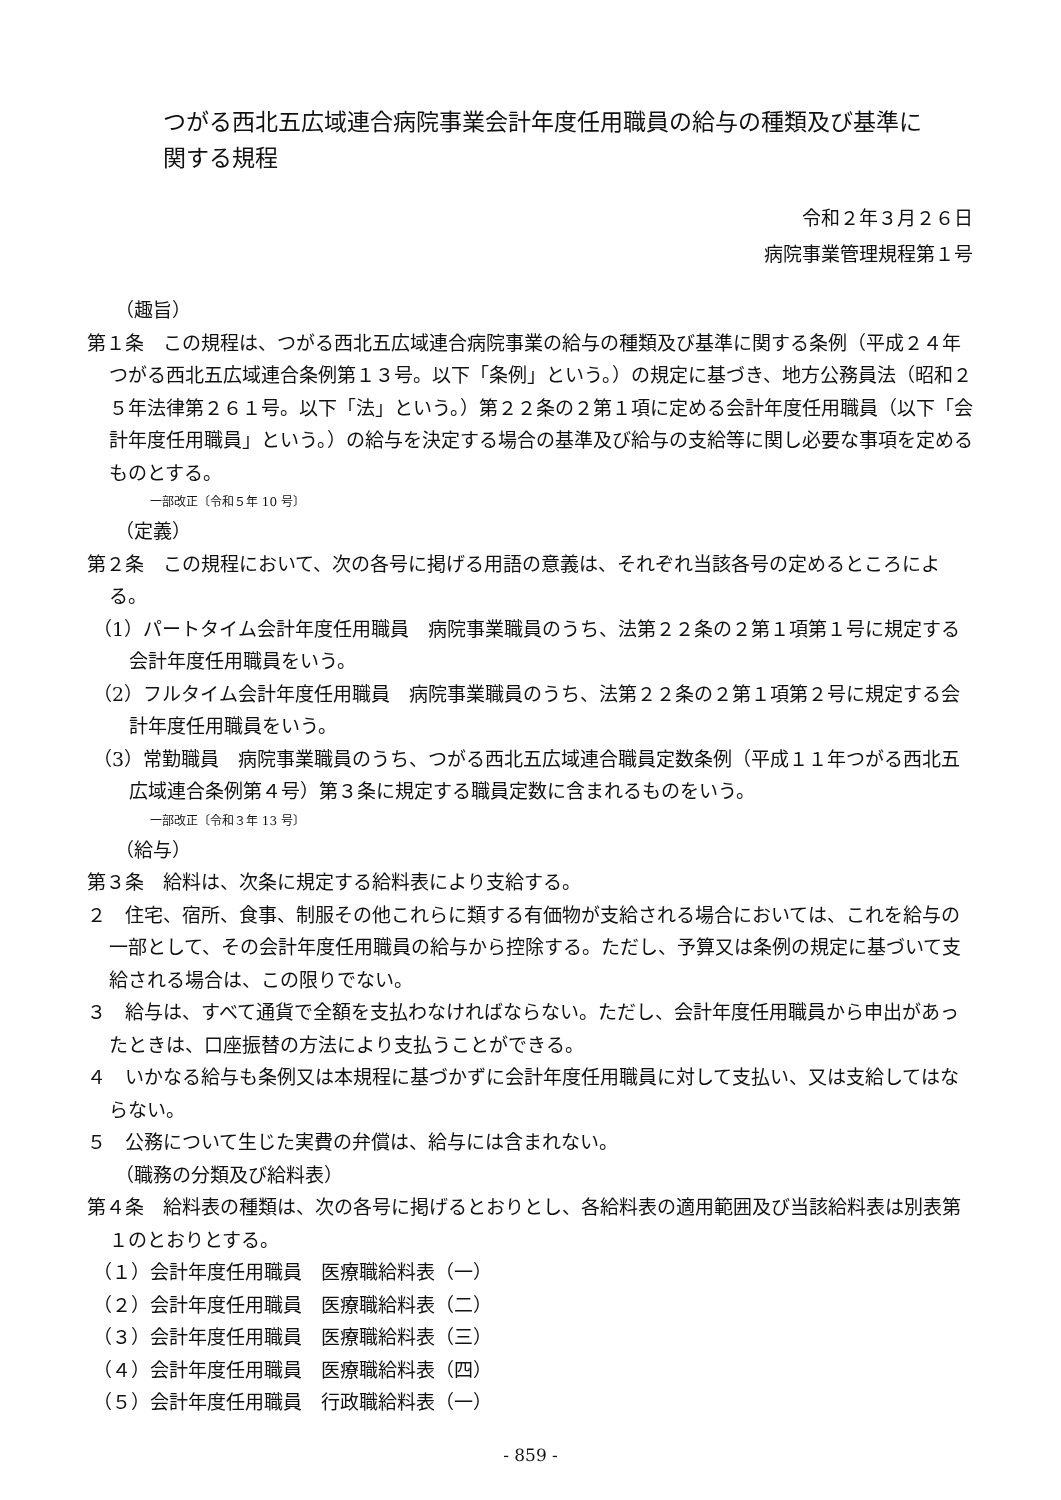つがる西北五広域連合病院事業会計年度任用職員の給与の種類及び基準に関する規程
令和２年３月２６日
病院事業管理規程第１号
（趣旨）
第１条　この規程は、つがる西北五広域連合病院事業の給与の種類及び基準に関する条例（平成２４年つがる西北五広域連合条例第１３号。以下「条例」という。）の規定に基づき、地方公務員法（昭和２５年法律第２６１号。以下「法」という。）第２２条の２第１項に定める会計年度任用職員（以下「会計年度任用職員」という。）の給与を決定する場合の基準及び給与の支給等に関し必要な事項を定めるものとする。
一部改正〔令和５年 10 号〕
（定義）
第２条　この規程において、次の各号に掲げる用語の意義は、それぞれ当該各号の定めるところによる。
（1）パートタイム会計年度任用職員　病院事業職員のうち、法第２２条の２第１項第１号に規定する会計年度任用職員をいう。
（2）フルタイム会計年度任用職員　病院事業職員のうち、法第２２条の２第１項第２号に規定する会計年度任用職員をいう。
（3）常勤職員　病院事業職員のうち、つがる西北五広域連合職員定数条例（平成１１年つがる西北五広域連合条例第４号）第３条に規定する職員定数に含まれるものをいう。
一部改正〔令和３年 13 号〕
（給与）
第３条　給料は、次条に規定する給料表により支給する。
２　住宅、宿所、食事、制服その他これらに類する有価物が支給される場合においては、これを給与の一部として、その会計年度任用職員の給与から控除する。ただし、予算又は条例の規定に基づいて支給される場合は、この限りでない。
３　給与は、すべて通貨で全額を支払わなければならない。ただし、会計年度任用職員から申出があったときは、口座振替の方法により支払うことができる。
４　いかなる給与も条例又は本規程に基づかずに会計年度任用職員に対して支払い、又は支給してはならない。
５　公務について生じた実費の弁償は、給与には含まれない。
（職務の分類及び給料表）
第４条　給料表の種類は、次の各号に掲げるとおりとし、各給料表の適用範囲及び当該給料表は別表第１のとおりとする。
（１）会計年度任用職員　医療職給料表（一）
（２）会計年度任用職員　医療職給料表（二）
（３）会計年度任用職員　医療職給料表（三）
（４）会計年度任用職員　医療職給料表（四）
（５）会計年度任用職員　行政職給料表（一）
- 859 -